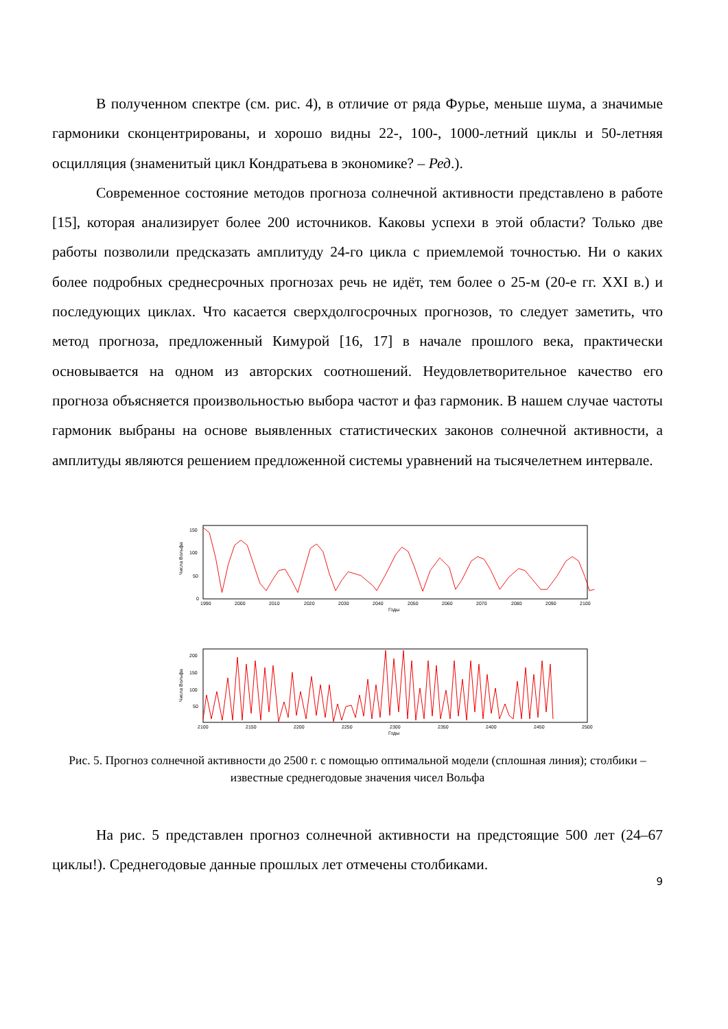В полученном спектре (см. рис. 4), в отличие от ряда Фурье, меньше шума, а значимые гармоники сконцентрированы, и хорошо видны 22-, 100-, 1000-летний циклы и 50-летняя осцилляция (знаменитый цикл Кондратьева в экономике? – Ред.).
Современное состояние методов прогноза солнечной активности представлено в работе [15], которая анализирует более 200 источников. Каковы успехи в этой области? Только две работы позволили предсказать амплитуду 24-го цикла с приемлемой точностью. Ни о каких более подробных среднесрочных прогнозах речь не идёт, тем более о 25-м (20-е гг. XXI в.) и последующих циклах. Что касается сверхдолгосрочных прогнозов, то следует заметить, что метод прогноза, предложенный Кимурой [16, 17] в начале прошлого века, практически основывается на одном из авторских соотношений. Неудовлетворительное качество его прогноза объясняется произвольностью выбора частот и фаз гармоник. В нашем случае частоты гармоник выбраны на основе выявленных статистических законов солнечной активности, а амплитуды являются решением предложенной системы уравнений на тысячелетнем интервале.
Числа Вольфа
150
100
50
0
1990
2000
2010
2020
2030
2040
2050
2060
2070
2080
2090
2100
Годы
Числа Вольфа
200
150
100
50
2100
2150
2200
2250
2300
2350
2400
2450
2500
Годы
Рис. 5. Прогноз солнечной активности до 2500 г. с помощью оптимальной модели (сплошная линия); столбики – известные среднегодовые значения чисел Вольфа
На рис. 5 представлен прогноз солнечной активности на предстоящие 500 лет (24–67 циклы!). Среднегодовые данные прошлых лет отмечены столбиками.
9